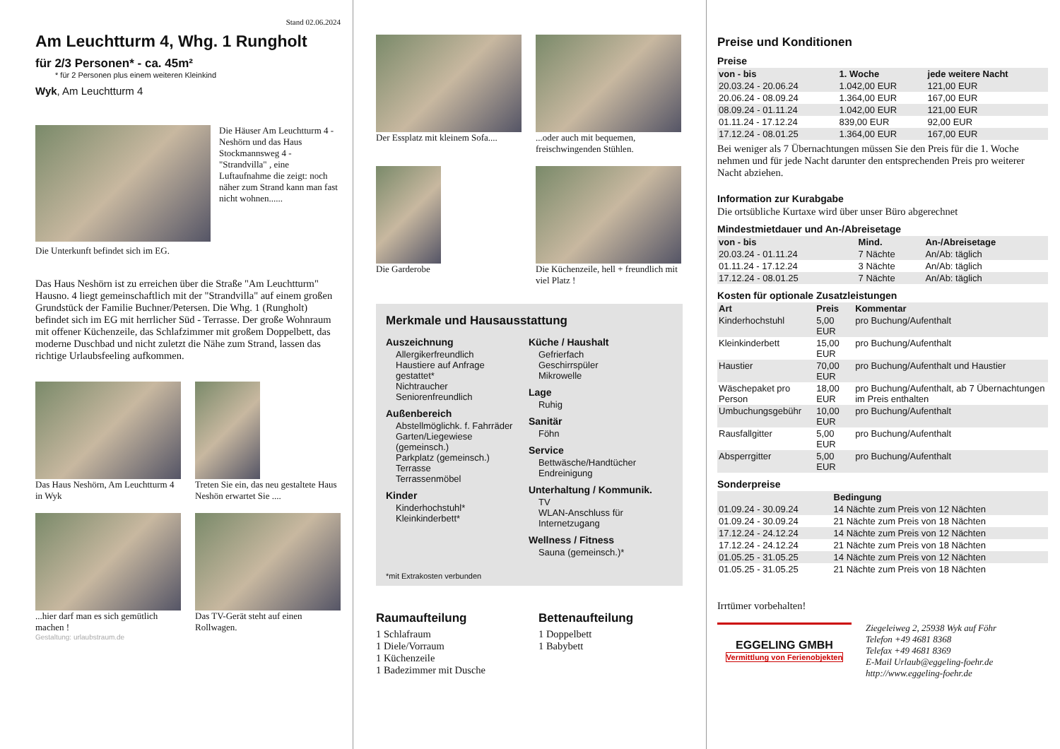Stand 02.06.2024
Am Leuchtturm 4, Whg. 1 Rungholt
für 2/3 Personen* - ca. 45m²
* für 2 Personen plus einem weiteren Kleinkind
Wyk, Am Leuchtturm 4
Die Häuser Am Leuchtturm 4 - Neshörn und das Haus Stockmannsweg 4 - "Strandvilla" , eine Luftaufnahme die zeigt: noch näher zum Strand kann man fast nicht wohnen......
Die Unterkunft befindet sich im EG.
Das Haus Neshörn ist zu erreichen über die Straße "Am Leuchtturm" Hausno. 4 liegt gemeinschaftlich mit der "Strandvilla" auf einem großen Grundstück der Familie Buchner/Petersen. Die Whg. 1 (Rungholt) befindet sich im EG mit herrlicher Süd - Terrasse. Der große Wohnraum mit offener Küchenzeile, das Schlafzimmer mit großem Doppelbett, das moderne Duschbad und nicht zuletzt die Nähe zum Strand, lassen das richtige Urlaubsfeeling aufkommen.
Das Haus Neshörn, Am Leuchtturm 4 in Wyk
Treten Sie ein, das neu gestaltete Haus Neshön erwartet Sie ....
...hier darf man es sich gemütlich machen !
Das TV-Gerät steht auf einen Rollwagen.
Gestaltung: urlaubstraum.de
Der Essplatz mit kleinem Sofa....
...oder auch mit bequemen, freischwingenden Stühlen.
Die Garderobe Die Küchenzeile, hell + freundlich mit viel Platz !
Merkmale und Hausausstattung
Auszeichnung
Allergikerfreundlich
Haustiere auf Anfrage gestattet*
Nichtraucher
Seniorenfreundlich
Außenbereich
Abstellmöglichk. f. Fahrräder
Garten/Liegewiese (gemeinsch.)
Parkplatz (gemeinsch.)
Terrasse
Terrassenmöbel
Kinder
Kinderhochstuhl*
Kleinkinderbett*
Küche / Haushalt
Gefrierfach
Geschirrspüler
Mikrowelle
Lage
Ruhig
Sanitär
Föhn
Service
Bettwäsche/Handtücher
Endreinigung
Unterhaltung / Kommunik.
TV
WLAN-Anschluss für Internetzugang
Wellness / Fitness
Sauna (gemeinsch.)*
*mit Extrakosten verbunden
Raumaufteilung
1 Schlafraum
1 Diele/Vorraum
1 Küchenzeile
1 Badezimmer mit Dusche
Bettenaufteilung
1 Doppelbett
1 Babybett
Preise und Konditionen
Preise
| von - bis | 1. Woche | jede weitere Nacht |
| --- | --- | --- |
| 20.03.24 - 20.06.24 | 1.042,00 EUR | 121,00 EUR |
| 20.06.24 - 08.09.24 | 1.364,00 EUR | 167,00 EUR |
| 08.09.24 - 01.11.24 | 1.042,00 EUR | 121,00 EUR |
| 01.11.24 - 17.12.24 | 839,00 EUR | 92,00 EUR |
| 17.12.24 - 08.01.25 | 1.364,00 EUR | 167,00 EUR |
Bei weniger als 7 Übernachtungen müssen Sie den Preis für die 1. Woche nehmen und für jede Nacht darunter den entsprechenden Preis pro weiterer Nacht abziehen.
Information zur Kurabgabe
Die ortsübliche Kurtaxe wird über unser Büro abgerechnet
Mindestmietdauer und An-/Abreisetage
| von - bis | Mind. | An-/Abreisetage |
| --- | --- | --- |
| 20.03.24 - 01.11.24 | 7 Nächte | An/Ab: täglich |
| 01.11.24 - 17.12.24 | 3 Nächte | An/Ab: täglich |
| 17.12.24 - 08.01.25 | 7 Nächte | An/Ab: täglich |
Kosten für optionale Zusatzleistungen
| Art | Preis | Kommentar |
| --- | --- | --- |
| Kinderhochstuhl | 5,00 EUR | pro Buchung/Aufenthalt |
| Kleinkinderbett | 15,00 EUR | pro Buchung/Aufenthalt |
| Haustier | 70,00 EUR | pro Buchung/Aufenthalt und Haustier |
| Wäschepaket pro Person | 18,00 EUR | pro Buchung/Aufenthalt, ab 7 Übernachtungen im Preis enthalten |
| Umbuchungsgebühr | 10,00 EUR | pro Buchung/Aufenthalt |
| Rausfallgitter | 5,00 EUR | pro Buchung/Aufenthalt |
| Absperrgitter | 5,00 EUR | pro Buchung/Aufenthalt |
Sonderpreise
| | Bedingung |
| --- | --- |
| 01.09.24 - 30.09.24 | 14 Nächte zum Preis von 12 Nächten |
| 01.09.24 - 30.09.24 | 21 Nächte zum Preis von 18 Nächten |
| 17.12.24 - 24.12.24 | 14 Nächte zum Preis von 12 Nächten |
| 17.12.24 - 24.12.24 | 21 Nächte zum Preis von 18 Nächten |
| 01.05.25 - 31.05.25 | 14 Nächte zum Preis von 12 Nächten |
| 01.05.25 - 31.05.25 | 21 Nächte zum Preis von 18 Nächten |
Irrtümer vorbehalten!
EGGELING GMBH
Vermittlung von Ferienobjekten
Ziegeleiweg 2, 25938 Wyk auf Föhr
Telefon +49 4681 8368
Telefax +49 4681 8369
E-Mail Urlaub@eggeling-foehr.de
http://www.eggeling-foehr.de